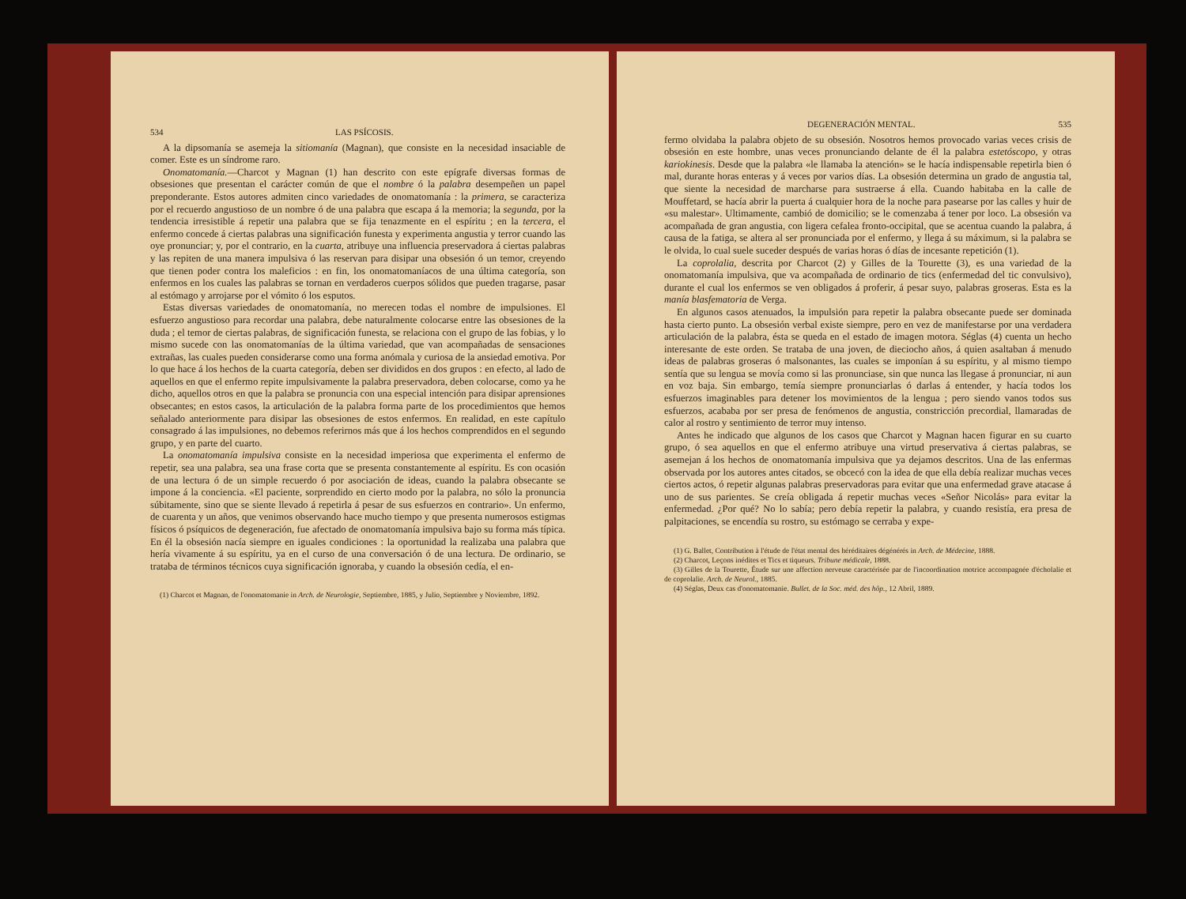534 LAS PSÍCOSIS.
A la dipsomanía se asemeja la sitiomanía (Magnan), que consiste en la necesidad insaciable de comer. Este es un síndrome raro.
Onomatomanía.—Charcot y Magnan (1) han descrito con este epígrafe diversas formas de obsesiones que presentan el carácter común de que el nombre ó la palabra desempeñen un papel preponderante. Estos autores admiten cinco variedades de onomatomanía : la primera, se caracteriza por el recuerdo angustioso de un nombre ó de una palabra que escapa á la memoria; la segunda, por la tendencia irresistible á repetir una palabra que se fija tenazmente en el espíritu ; en la tercera, el enfermo concede á ciertas palabras una significación funesta y experimenta angustia y terror cuando las oye pronunciar; y, por el contrario, en la cuarta, atribuye una influencia preservadora á ciertas palabras y las repiten de una manera impulsiva ó las reservan para disipar una obsesión ó un temor, creyendo que tienen poder contra los maleficios : en fin, los onomatomaníacos de una última categoría, son enfermos en los cuales las palabras se tornan en verdaderos cuerpos sólidos que pueden tragarse, pasar al estómago y arrojarse por el vómito ó los esputos.
Estas diversas variedades de onomatomanía, no merecen todas el nombre de impulsiones. El esfuerzo angustioso para recordar una palabra, debe naturalmente colocarse entre las obsesiones de la duda ; el temor de ciertas palabras, de significación funesta, se relaciona con el grupo de las fobias, y lo mismo sucede con las onomatomanías de la última variedad, que van acompañadas de sensaciones extrañas, las cuales pueden considerarse como una forma anómala y curiosa de la ansiedad emotiva. Por lo que hace á los hechos de la cuarta categoría, deben ser divididos en dos grupos : en efecto, al lado de aquellos en que el enfermo repite impulsivamente la palabra preservadora, deben colocarse, como ya he dicho, aquellos otros en que la palabra se pronuncia con una especial intención para disipar aprensiones obsecantes; en estos casos, la articulación de la palabra forma parte de los procedimientos que hemos señalado anteriormente para disipar las obsesiones de estos enfermos. En realidad, en este capítulo consagrado á las impulsiones, no debemos referirnos más que á los hechos comprendidos en el segundo grupo, y en parte del cuarto.
La onomatomanía impulsiva consiste en la necesidad imperiosa que experimenta el enfermo de repetir, sea una palabra, sea una frase corta que se presenta constantemente al espíritu. Es con ocasión de una lectura ó de un simple recuerdo ó por asociación de ideas, cuando la palabra obsecante se impone á la conciencia. «El paciente, sorprendido en cierto modo por la palabra, no sólo la pronuncia súbitamente, sino que se siente llevado á repetirla á pesar de sus esfuerzos en contrario». Un enfermo, de cuarenta y un años, que venimos observando hace mucho tiempo y que presenta numerosos estigmas físicos ó psíquicos de degeneración, fue afectado de onomatomanía impulsiva bajo su forma más típica. En él la obsesión nacía siempre en iguales condiciones : la oportunidad la realizaba una palabra que hería vivamente á su espíritu, ya en el curso de una conversación ó de una lectura. De ordinario, se trataba de términos técnicos cuya significación ignoraba, y cuando la obsesión cedía, el en-
(1) Charcot et Magnan, de l'onomatomanie in Arch. de Neurologie, Septiembre, 1885, y Julio, Septiembre y Noviembre, 1892.
DEGENERACIÓN MENTAL. 535
fermo olvidaba la palabra objeto de su obsesión. Nosotros hemos provocado varias veces crisis de obsesión en este hombre, unas veces pronunciando delante de él la palabra estetóscopo, y otras kariokinesis. Desde que la palabra «le llamaba la atención» se le hacía indispensable repetirla bien ó mal, durante horas enteras y á veces por varios días. La obsesión determina un grado de angustia tal, que siente la necesidad de marcharse para sustraerse á ella. Cuando habitaba en la calle de Mouffetard, se hacía abrir la puerta á cualquier hora de la noche para pasearse por las calles y huir de «su malestar». Ultimamente, cambió de domicilio; se le comenzaba á tener por loco. La obsesión va acompañada de gran angustia, con ligera cefalea fronto-occipital, que se acentua cuando la palabra, á causa de la fatiga, se altera al ser pronunciada por el enfermo, y llega á su máximum, si la palabra se le olvida, lo cual suele suceder después de varias horas ó días de incesante repetición (1).
La coprolalia, descrita por Charcot (2) y Gilles de la Tourette (3), es una variedad de la onomatomanía impulsiva, que va acompañada de ordinario de tics (enfermedad del tic convulsivo), durante el cual los enfermos se ven obligados á proferir, á pesar suyo, palabras groseras. Esta es la manía blasfematoria de Verga.
En algunos casos atenuados, la impulsión para repetir la palabra obsecante puede ser dominada hasta cierto punto. La obsesión verbal existe siempre, pero en vez de manifestarse por una verdadera articulación de la palabra, ésta se queda en el estado de imagen motora. Séglas (4) cuenta un hecho interesante de este orden. Se trataba de una joven, de dieciocho años, á quien asaltaban á menudo ideas de palabras groseras ó malsonantes, las cuales se imponían á su espíritu, y al mismo tiempo sentía que su lengua se movía como si las pronunciase, sin que nunca las llegase á pronunciar, ni aun en voz baja. Sin embargo, temía siempre pronunciarlas ó darlas á entender, y hacía todos los esfuerzos imaginables para detener los movimientos de la lengua ; pero siendo vanos todos sus esfuerzos, acababa por ser presa de fenómenos de angustia, constricción precordial, llamaradas de calor al rostro y sentimiento de terror muy intenso.
Antes he indicado que algunos de los casos que Charcot y Magnan hacen figurar en su cuarto grupo, ó sea aquellos en que el enfermo atribuye una virtud preservativa á ciertas palabras, se asemejan á los hechos de onomatomanía impulsiva que ya dejamos descritos. Una de las enfermas observada por los autores antes citados, se obcecó con la idea de que ella debía realizar muchas veces ciertos actos, ó repetir algunas palabras preservadoras para evitar que una enfermedad grave atacase á uno de sus parientes. Se creía obligada á repetir muchas veces «Señor Nicolás» para evitar la enfermedad. ¿Por qué? No lo sabía; pero debía repetir la palabra, y cuando resistía, era presa de palpitaciones, se encendía su rostro, su estómago se cerraba y expe-
(1) G. Ballet, Contribution à l'étude de l'état mental des héréditaires dégénérés in Arch. de Médecine, 1888.
(2) Charcot, Leçons inédites et Tics et tiqueurs. Tribune médicale, 1888.
(3) Gilles de la Tourette, Étude sur une affection nerveuse caractérisée par de l'incoordination motrice accompagnée d'écholalie et de coprolalie. Arch. de Neurol., 1885.
(4) Séglas, Deux cas d'onomatomanie. Bullet. de la Soc. méd. des hôp., 12 Abril, 1889.